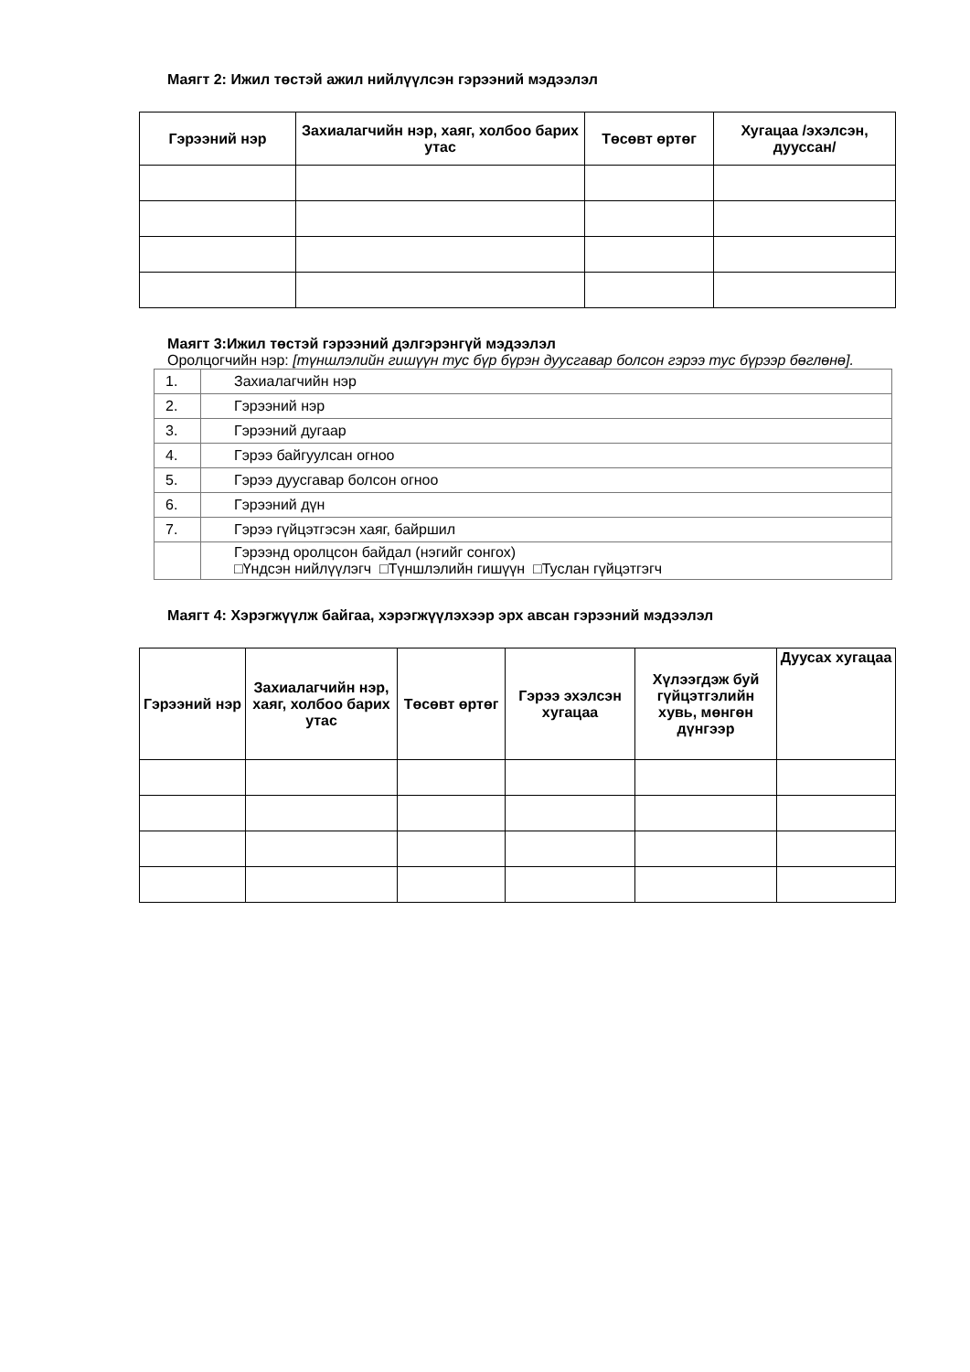Маягт 2: Ижил төстэй ажил нийлүүлсэн гэрээний мэдээлэл
| Гэрээний нэр | Захиалагчийн нэр, хаяг, холбоо барих утас | Төсөвт өртөг | Хугацаа /эхэлсэн, дууссан/ |
| --- | --- | --- | --- |
Маягт 3:Ижил төстэй гэрээний дэлгэрэнгүй мэдээлэл
Оролцогчийн нэр: [түншлэлийн гишүүн тус бүр бүрэн дуусгавар болсон гэрээ тус бүрээр бөглөнө].
| 1. | Захиалагчийн нэр |
| 2. | Гэрээний нэр |
| 3. | Гэрээний дугаар |
| 4. | Гэрээ байгуулсан огноо |
| 5. | Гэрээ дуусгавар болсон огноо |
| 6. | Гэрээний дүн |
| 7. | Гэрээ гүйцэтгэсэн хаяг, байршил |
| | Гэрээнд оролцсон байдал (нэгийг сонгох) □Үндсэн нийлүүлэгч □Түншлэлийн гишүүн □Туслан гүйцэтгэгч |
Маягт 4: Хэрэгжүүлж байгаа, хэрэгжүүлэхээр эрх авсан гэрээний мэдээлэл
| Гэрээний нэр | Захиалагчийн нэр, хаяг, холбоо барих утас | Төсөвт өртөг | Гэрээ эхэлсэн хугацаа | Хүлээгдэж буй гүйцэтгэлийн хувь, мөнгөн дүнгээр | Дуусах хугацаа |
| --- | --- | --- | --- | --- | --- |